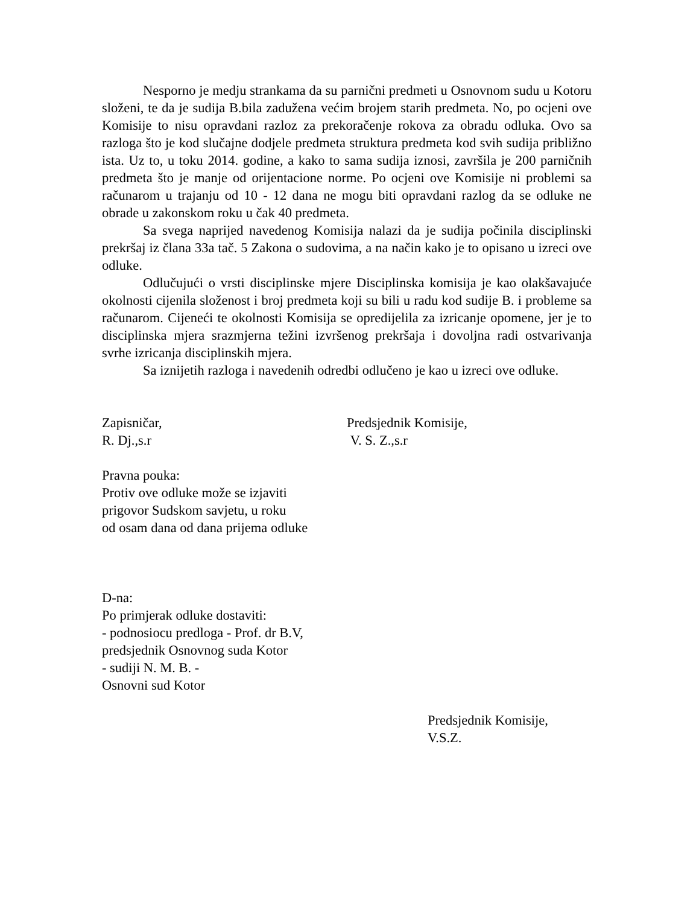Nesporno je medju strankama da su parnični predmeti u Osnovnom sudu u Kotoru složeni, te da je sudija B.bila zadužena većim brojem starih predmeta. No, po ocjeni ove Komisije to nisu opravdani razloz za prekoračenje rokova za obradu odluka. Ovo sa razloga što je kod slučajne dodjele predmeta struktura predmeta kod svih sudija približno ista. Uz to, u toku 2014. godine, a kako to sama sudija iznosi, završila je 200 parničnih predmeta što je manje od orijentacione norme. Po ocjeni ove Komisije ni problemi sa računarom u trajanju od 10 - 12 dana ne mogu biti opravdani razlog da se odluke ne obrade u zakonskom roku u čak 40 predmeta.
Sa svega naprijed navedenog Komisija nalazi da je sudija počinila disciplinski prekršaj iz člana 33a tač. 5 Zakona o sudovima, a na način kako je to opisano u izreci ove odluke.
Odlučujući o vrsti disciplinske mjere Disciplinska komisija je kao olakšavajuće okolnosti cijenila složenost i broj predmeta koji su bili u radu kod sudije B. i probleme sa računarom. Cijeneći te okolnosti Komisija se opredijelila za izricanje opomene, jer je to disciplinska mjera srazmjerna težini izvršenog prekršaja i dovoljna radi ostvarivanja svrhe izricanja disciplinskih mjera.
Sa iznijetih razloga i navedenih odredbi odlučeno je kao u izreci ove odluke.
Zapisničar,
R. Dj.,s.r
Predsjednik Komisije,
V. S. Z.,s.r
Pravna pouka:
Protiv ove odluke može se izjaviti
prigovor Sudskom savjetu, u roku
od osam dana od dana prijema odluke
D-na:
Po primjerak odluke dostaviti:
- podnosiocu predloga - Prof. dr B.V,
predsjednik Osnovnog suda Kotor
- sudiji N. M. B. -
Osnovni sud Kotor
Predsjednik Komisije,
V.S.Z.